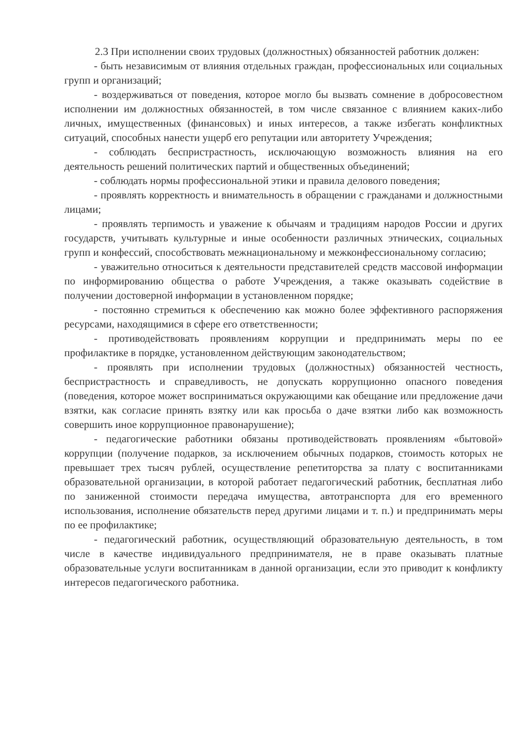2.3 При исполнении своих трудовых (должностных) обязанностей работник должен:
- быть независимым от влияния отдельных граждан, профессиональных или социальных групп и организаций;
- воздерживаться от поведения, которое могло бы вызвать сомнение в добросовестном исполнении им должностных обязанностей, в том числе связанное с влиянием каких-либо личных, имущественных (финансовых) и иных интересов, а также избегать конфликтных ситуаций, способных нанести ущерб его репутации или авторитету Учреждения;
- соблюдать беспристрастность, исключающую возможность влияния на его деятельность решений политических партий и общественных объединений;
- соблюдать нормы профессиональной этики и правила делового поведения;
- проявлять корректность и внимательность в обращении с гражданами и должностными лицами;
- проявлять терпимость и уважение к обычаям и традициям народов России и других государств, учитывать культурные и иные особенности различных этнических, социальных групп и конфессий, способствовать межнациональному и межконфессиональному согласию;
- уважительно относиться к деятельности представителей средств массовой информации по информированию общества о работе Учреждения, а также оказывать содействие в получении достоверной информации в установленном порядке;
- постоянно стремиться к обеспечению как можно более эффективного распоряжения ресурсами, находящимися в сфере его ответственности;
- противодействовать проявлениям коррупции и предпринимать меры по ее профилактике в порядке, установленном действующим законодательством;
- проявлять при исполнении трудовых (должностных) обязанностей честность, беспристрастность и справедливость, не допускать коррупционно опасного поведения (поведения, которое может восприниматься окружающими как обещание или предложение дачи взятки, как согласие принять взятку или как просьба о даче взятки либо как возможность совершить иное коррупционное правонарушение);
- педагогические работники обязаны противодействовать проявлениям «бытовой» коррупции (получение подарков, за исключением обычных подарков, стоимость которых не превышает трех тысяч рублей, осуществление репетиторства за плату с воспитанниками образовательной организации, в которой работает педагогический работник, бесплатная либо по заниженной стоимости передача имущества, автотранспорта для его временного использования, исполнение обязательств перед другими лицами и т. п.) и предпринимать меры по ее профилактике;
- педагогический работник, осуществляющий образовательную деятельность, в том числе в качестве индивидуального предпринимателя, не в праве оказывать платные образовательные услуги воспитанникам в данной организации, если это приводит к конфликту интересов педагогического работника.